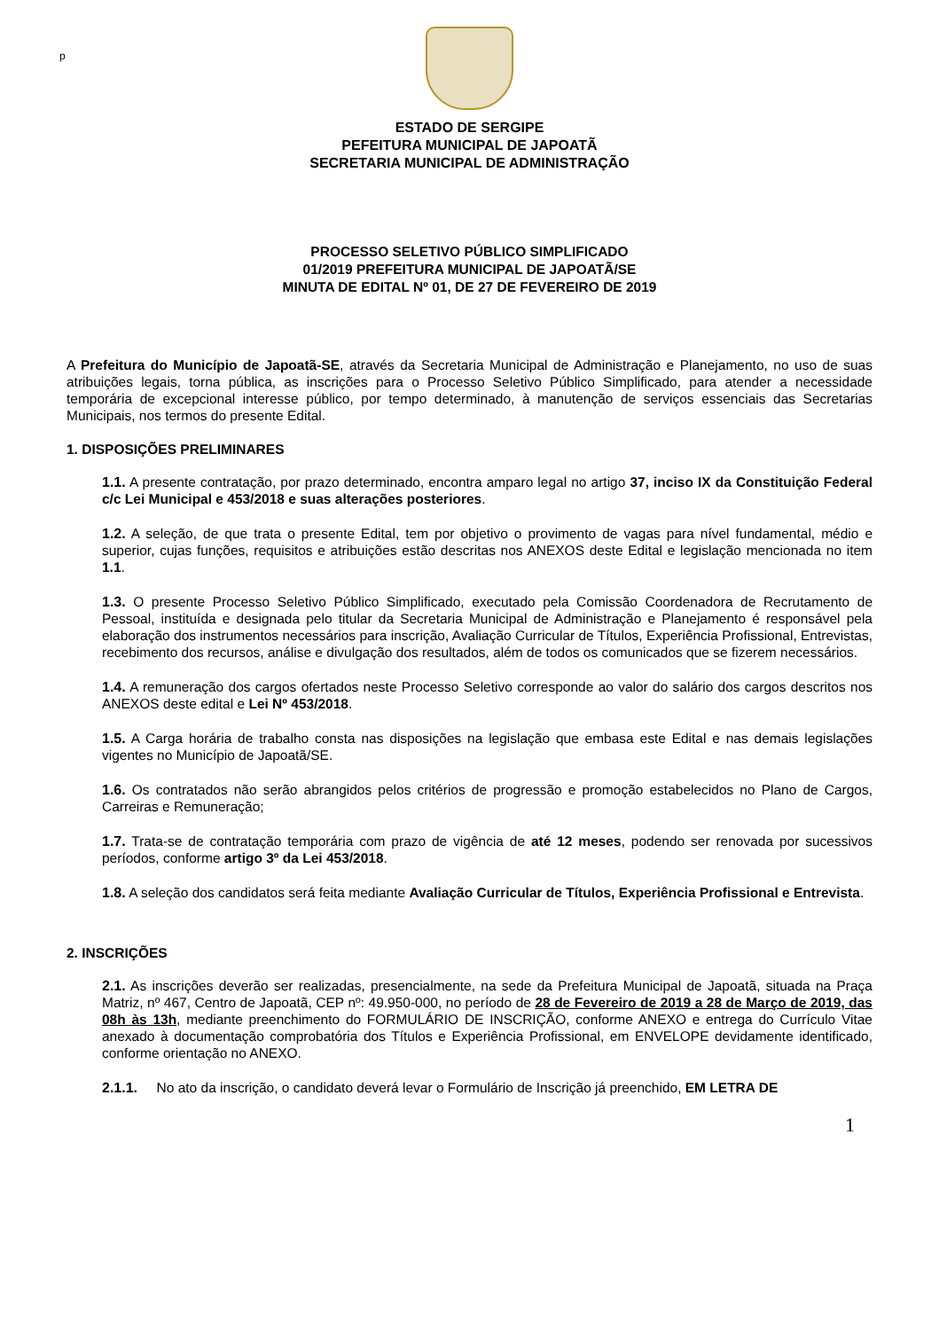p
ESTADO DE SERGIPE
PEFEITURA MUNICIPAL DE JAPOATÃ
SECRETARIA MUNICIPAL DE ADMINISTRAÇÃO
PROCESSO SELETIVO PÚBLICO SIMPLIFICADO
01/2019 PREFEITURA MUNICIPAL DE JAPOATÃ/SE
MINUTA DE EDITAL Nº 01, DE 27 DE FEVEREIRO DE 2019
A Prefeitura do Município de Japoatã-SE, através da Secretaria Municipal de Administração e Planejamento, no uso de suas atribuições legais, torna pública, as inscrições para o Processo Seletivo Público Simplificado, para atender a necessidade temporária de excepcional interesse público, por tempo determinado, à manutenção de serviços essenciais das Secretarias Municipais, nos termos do presente Edital.
1. DISPOSIÇÕES PRELIMINARES
1.1. A presente contratação, por prazo determinado, encontra amparo legal no artigo 37, inciso IX da Constituição Federal c/c Lei Municipal e 453/2018 e suas alterações posteriores.
1.2. A seleção, de que trata o presente Edital, tem por objetivo o provimento de vagas para nível fundamental, médio e superior, cujas funções, requisitos e atribuições estão descritas nos ANEXOS deste Edital e legislação mencionada no item 1.1.
1.3. O presente Processo Seletivo Público Simplificado, executado pela Comissão Coordenadora de Recrutamento de Pessoal, instituída e designada pelo titular da Secretaria Municipal de Administração e Planejamento é responsável pela elaboração dos instrumentos necessários para inscrição, Avaliação Curricular de Títulos, Experiência Profissional, Entrevistas, recebimento dos recursos, análise e divulgação dos resultados, além de todos os comunicados que se fizerem necessários.
1.4. A remuneração dos cargos ofertados neste Processo Seletivo corresponde ao valor do salário dos cargos descritos nos ANEXOS deste edital e Lei Nº 453/2018.
1.5. A Carga horária de trabalho consta nas disposições na legislação que embasa este Edital e nas demais legislações vigentes no Município de Japoatã/SE.
1.6. Os contratados não serão abrangidos pelos critérios de progressão e promoção estabelecidos no Plano de Cargos, Carreiras e Remuneração;
1.7. Trata-se de contratação temporária com prazo de vigência de até 12 meses, podendo ser renovada por sucessivos períodos, conforme artigo 3º da Lei 453/2018.
1.8. A seleção dos candidatos será feita mediante Avaliação Curricular de Títulos, Experiência Profissional e Entrevista.
2. INSCRIÇÕES
2.1. As inscrições deverão ser realizadas, presencialmente, na sede da Prefeitura Municipal de Japoatã, situada na Praça Matriz, nº 467, Centro de Japoatã, CEP nº: 49.950-000, no período de 28 de Fevereiro de 2019 a 28 de Março de 2019, das 08h às 13h, mediante preenchimento do FORMULÁRIO DE INSCRIÇÃO, conforme ANEXO e entrega do Currículo Vitae anexado à documentação comprobatória dos Títulos e Experiência Profissional, em ENVELOPE devidamente identificado, conforme orientação no ANEXO.
2.1.1. No ato da inscrição, o candidato deverá levar o Formulário de Inscrição já preenchido, EM LETRA DE
1